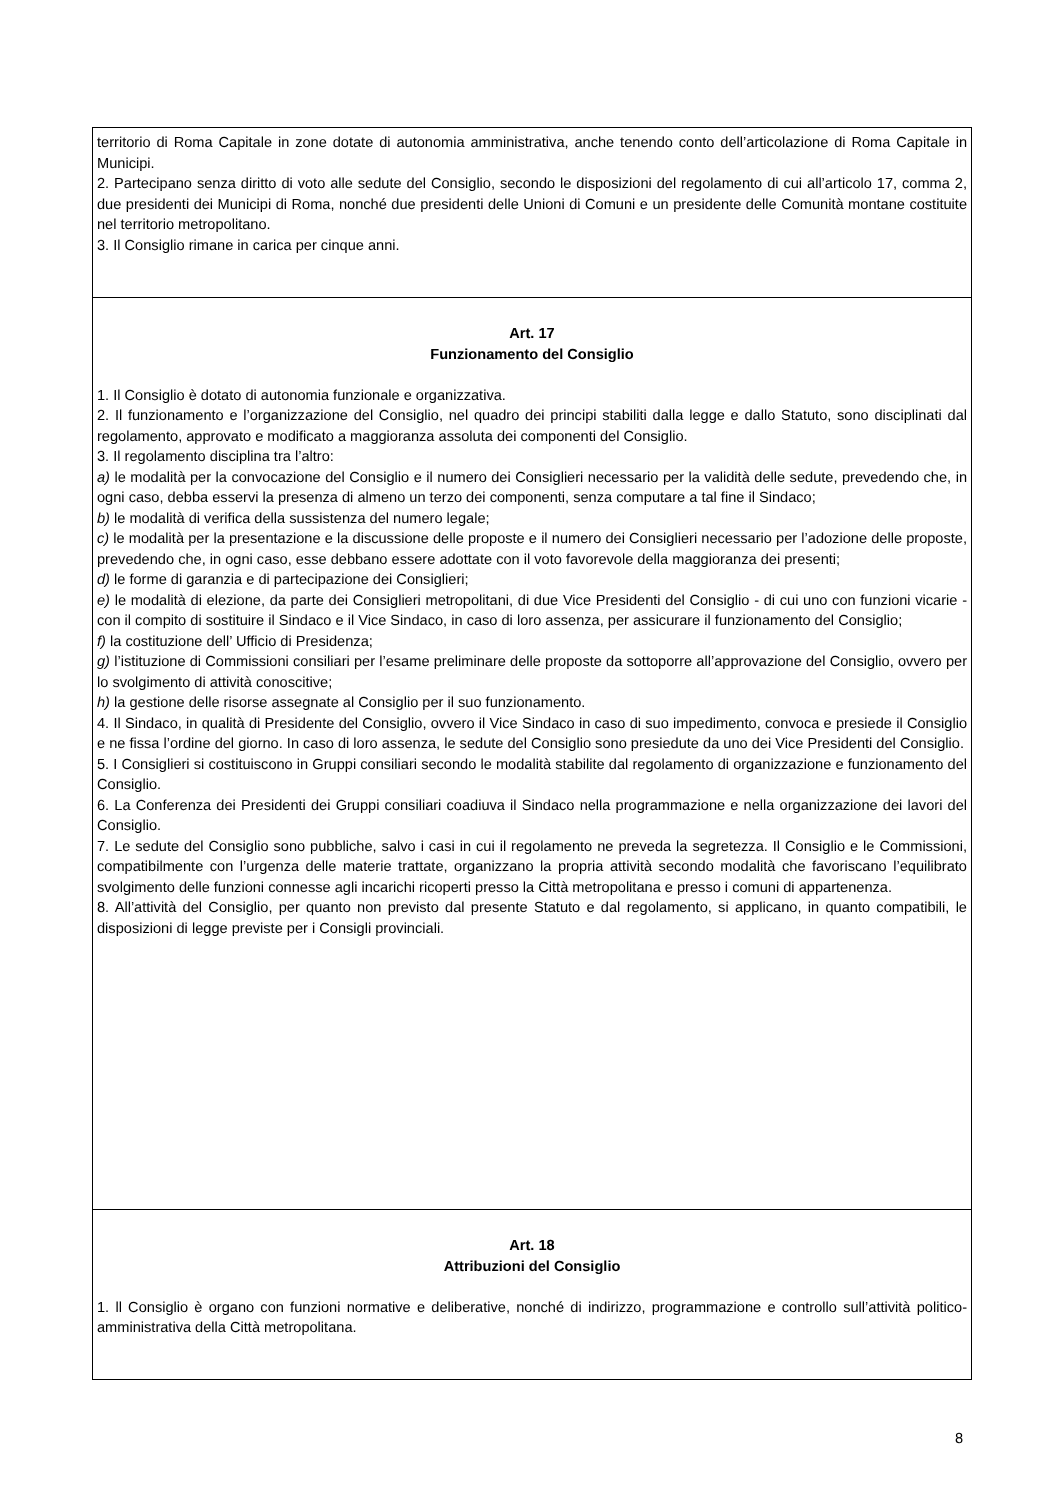territorio di Roma Capitale in zone dotate di autonomia amministrativa, anche tenendo conto dell’articolazione di Roma Capitale in Municipi.
2. Partecipano senza diritto di voto alle sedute del Consiglio, secondo le disposizioni del regolamento di cui all’articolo 17, comma 2, due presidenti dei Municipi di Roma, nonché due presidenti delle Unioni di Comuni e un presidente delle Comunità montane costituite nel territorio metropolitano.
3. Il Consiglio rimane in carica per cinque anni.
Art. 17
Funzionamento del Consiglio
1. Il Consiglio è dotato di autonomia funzionale e organizzativa.
2. Il funzionamento e l’organizzazione del Consiglio, nel quadro dei principi stabiliti dalla legge e dallo Statuto, sono disciplinati dal regolamento, approvato e modificato a maggioranza assoluta dei componenti del Consiglio.
3. Il regolamento disciplina tra l’altro:
a) le modalità per la convocazione del Consiglio e il numero dei Consiglieri necessario per la validità delle sedute, prevedendo che, in ogni caso, debba esservi la presenza di almeno un terzo dei componenti, senza computare a tal fine il Sindaco;
b) le modalità di verifica della sussistenza del numero legale;
c) le modalità per la presentazione e la discussione delle proposte e il numero dei Consiglieri necessario per l’adozione delle proposte, prevedendo che, in ogni caso, esse debbano essere adottate con il voto favorevole della maggioranza dei presenti;
d) le forme di garanzia e di partecipazione dei Consiglieri;
e) le modalità di elezione, da parte dei Consiglieri metropolitani, di due Vice Presidenti del Consiglio - di cui uno con funzioni vicarie - con il compito di sostituire il Sindaco e il Vice Sindaco, in caso di loro assenza, per assicurare il funzionamento del Consiglio;
f) la costituzione dell’ Ufficio di Presidenza;
g) l’istituzione di Commissioni consiliari per l’esame preliminare delle proposte da sottoporre all’approvazione del Consiglio, ovvero per lo svolgimento di attività conoscitive;
h) la gestione delle risorse assegnate al Consiglio per il suo funzionamento.
4. Il Sindaco, in qualità di Presidente del Consiglio, ovvero il Vice Sindaco in caso di suo impedimento, convoca e presiede il Consiglio e ne fissa l’ordine del giorno. In caso di loro assenza, le sedute del Consiglio sono presiedute da uno dei Vice Presidenti del Consiglio.
5. I Consiglieri si costituiscono in Gruppi consiliari secondo le modalità stabilite dal regolamento di organizzazione e funzionamento del Consiglio.
6. La Conferenza dei Presidenti dei Gruppi consiliari coadiuva il Sindaco nella programmazione e nella organizzazione dei lavori del Consiglio.
7. Le sedute del Consiglio sono pubbliche, salvo i casi in cui il regolamento ne preveda la segretezza. Il Consiglio e le Commissioni, compatibilmente con l’urgenza delle materie trattate, organizzano la propria attività secondo modalità che favoriscano l’equilibrato svolgimento delle funzioni connesse agli incarichi ricoperti presso la Città metropolitana e presso i comuni di appartenenza.
8. All’attività del Consiglio, per quanto non previsto dal presente Statuto e dal regolamento, si applicano, in quanto compatibili, le disposizioni di legge previste per i Consigli provinciali.
Art. 18
Attribuzioni del Consiglio
1. ll Consiglio è organo con funzioni normative e deliberative, nonché di indirizzo, programmazione e controllo sull’attività politico-amministrativa della Città metropolitana.
8